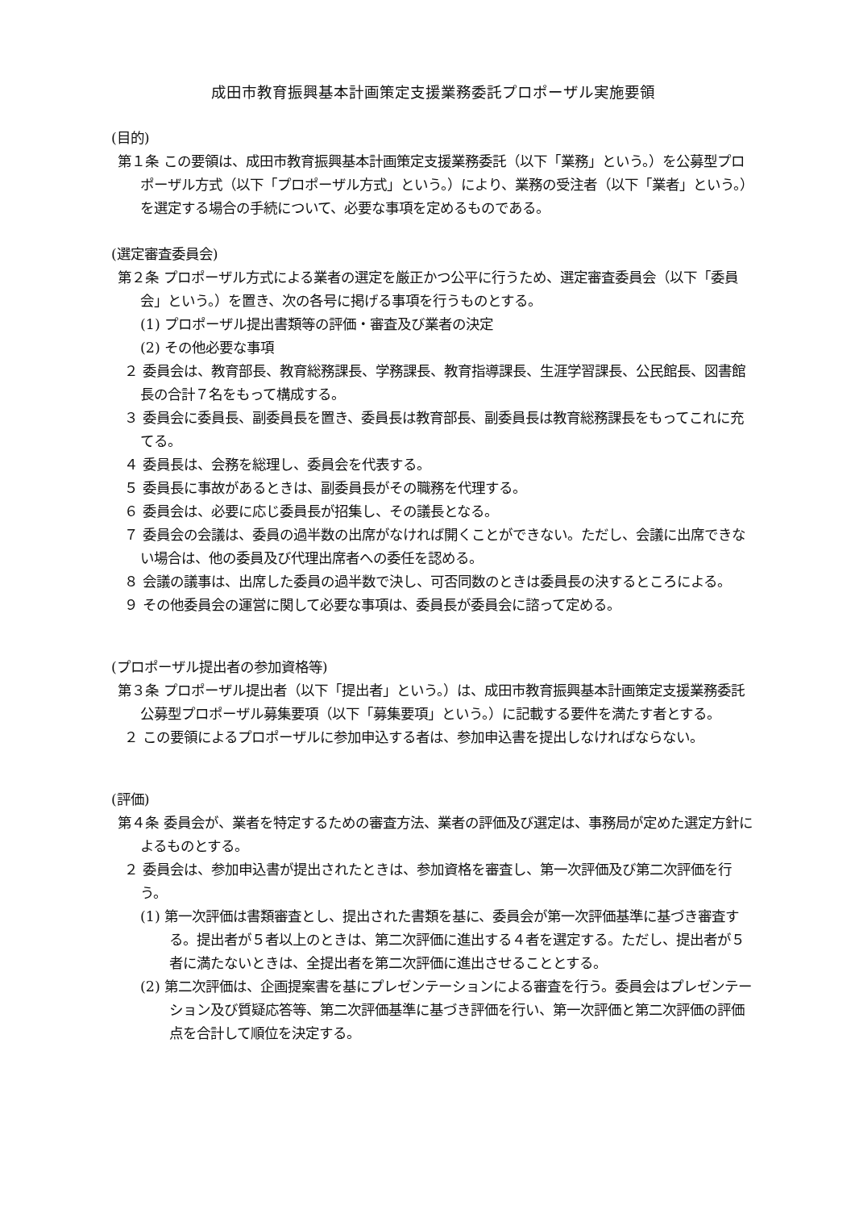成田市教育振興基本計画策定支援業務委託プロポーザル実施要領
(目的)
第１条 この要領は、成田市教育振興基本計画策定支援業務委託（以下「業務」という。）を公募型プロポーザル方式（以下「プロポーザル方式」という。）により、業務の受注者（以下「業者」という。）を選定する場合の手続について、必要な事項を定めるものである。
(選定審査委員会)
第２条 プロポーザル方式による業者の選定を厳正かつ公平に行うため、選定審査委員会（以下「委員会」という。）を置き、次の各号に掲げる事項を行うものとする。
(1) プロポーザル提出書類等の評価・審査及び業者の決定
(2) その他必要な事項
２ 委員会は、教育部長、教育総務課長、学務課長、教育指導課長、生涯学習課長、公民館長、図書館長の合計７名をもって構成する。
３ 委員会に委員長、副委員長を置き、委員長は教育部長、副委員長は教育総務課長をもってこれに充てる。
４ 委員長は、会務を総理し、委員会を代表する。
５ 委員長に事故があるときは、副委員長がその職務を代理する。
６ 委員会は、必要に応じ委員長が招集し、その議長となる。
７ 委員会の会議は、委員の過半数の出席がなければ開くことができない。ただし、会議に出席できない場合は、他の委員及び代理出席者への委任を認める。
８ 会議の議事は、出席した委員の過半数で決し、可否同数のときは委員長の決するところによる。
９ その他委員会の運営に関して必要な事項は、委員長が委員会に諮って定める。
(プロポーザル提出者の参加資格等)
第３条 プロポーザル提出者（以下「提出者」という。）は、成田市教育振興基本計画策定支援業務委託公募型プロポーザル募集要項（以下「募集要項」という。）に記載する要件を満たす者とする。
２ この要領によるプロポーザルに参加申込する者は、参加申込書を提出しなければならない。
(評価)
第４条 委員会が、業者を特定するための審査方法、業者の評価及び選定は、事務局が定めた選定方針によるものとする。
２ 委員会は、参加申込書が提出されたときは、参加資格を審査し、第一次評価及び第二次評価を行う。
(1) 第一次評価は書類審査とし、提出された書類を基に、委員会が第一次評価基準に基づき審査する。提出者が５者以上のときは、第二次評価に進出する４者を選定する。ただし、提出者が５者に満たないときは、全提出者を第二次評価に進出させることとする。
(2) 第二次評価は、企画提案書を基にプレゼンテーションによる審査を行う。委員会はプレゼンテーション及び質疑応答等、第二次評価基準に基づき評価を行い、第一次評価と第二次評価の評価点を合計して順位を決定する。